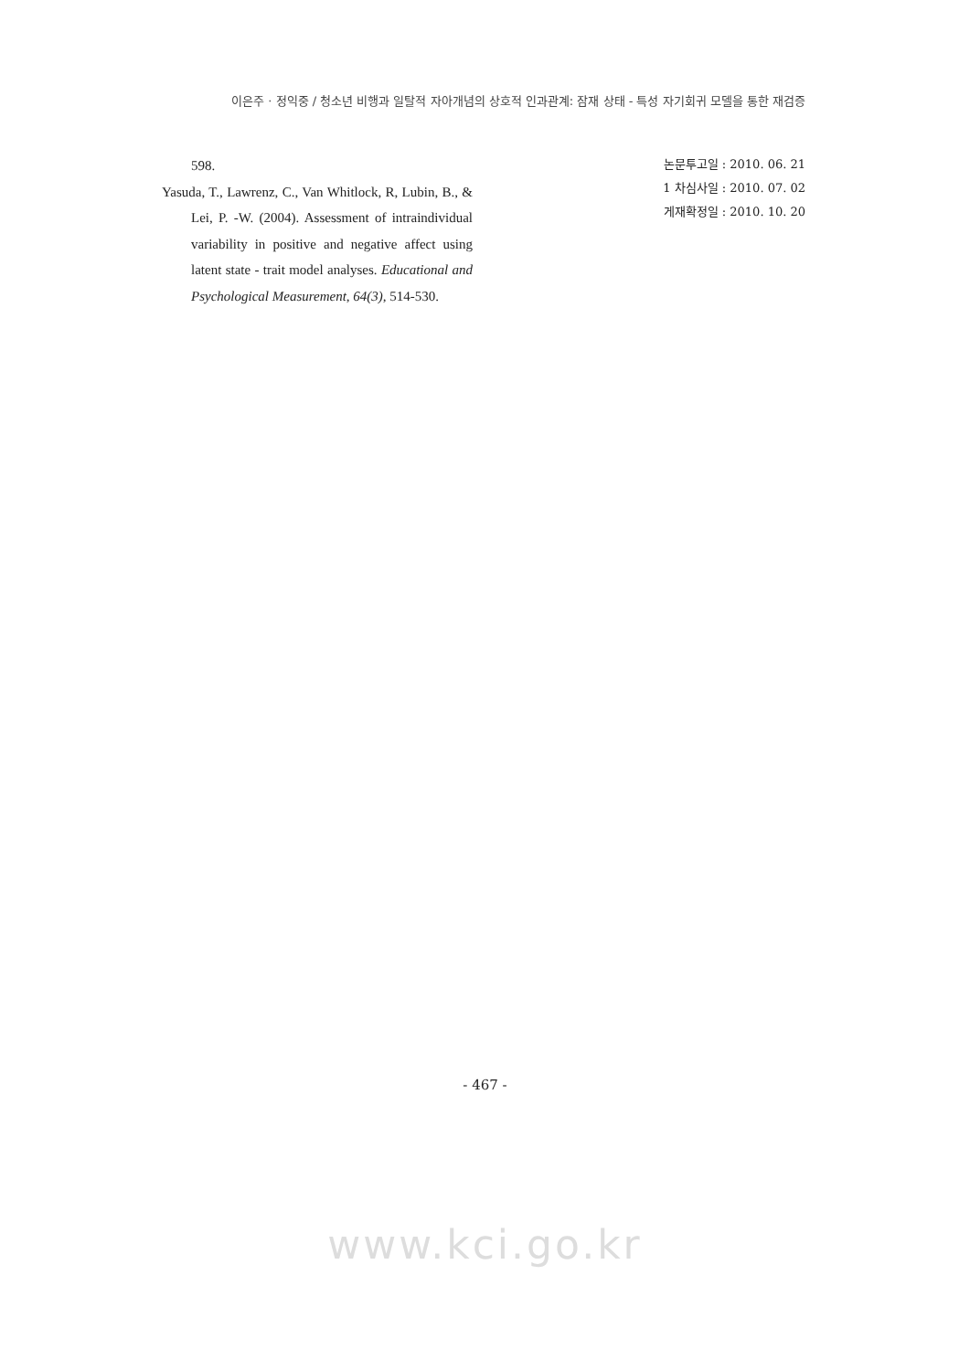이은주 · 정익중 / 청소년 비행과 일탈적 자아개념의 상호적 인과관계: 잠재 상태 - 특성 자기회귀 모델을 통한 재검증
598.
Yasuda, T., Lawrenz, C., Van Whitlock, R, Lubin, B., & Lei, P. -W. (2004). Assessment of intraindividual variability in positive and negative affect using latent state - trait model analyses. Educational and Psychological Measurement, 64(3), 514-530.
논문투고일 : 2010. 06. 21
1 차심사일 : 2010. 07. 02
게재확정일 : 2010. 10. 20
- 467 -
www.kci.go.kr